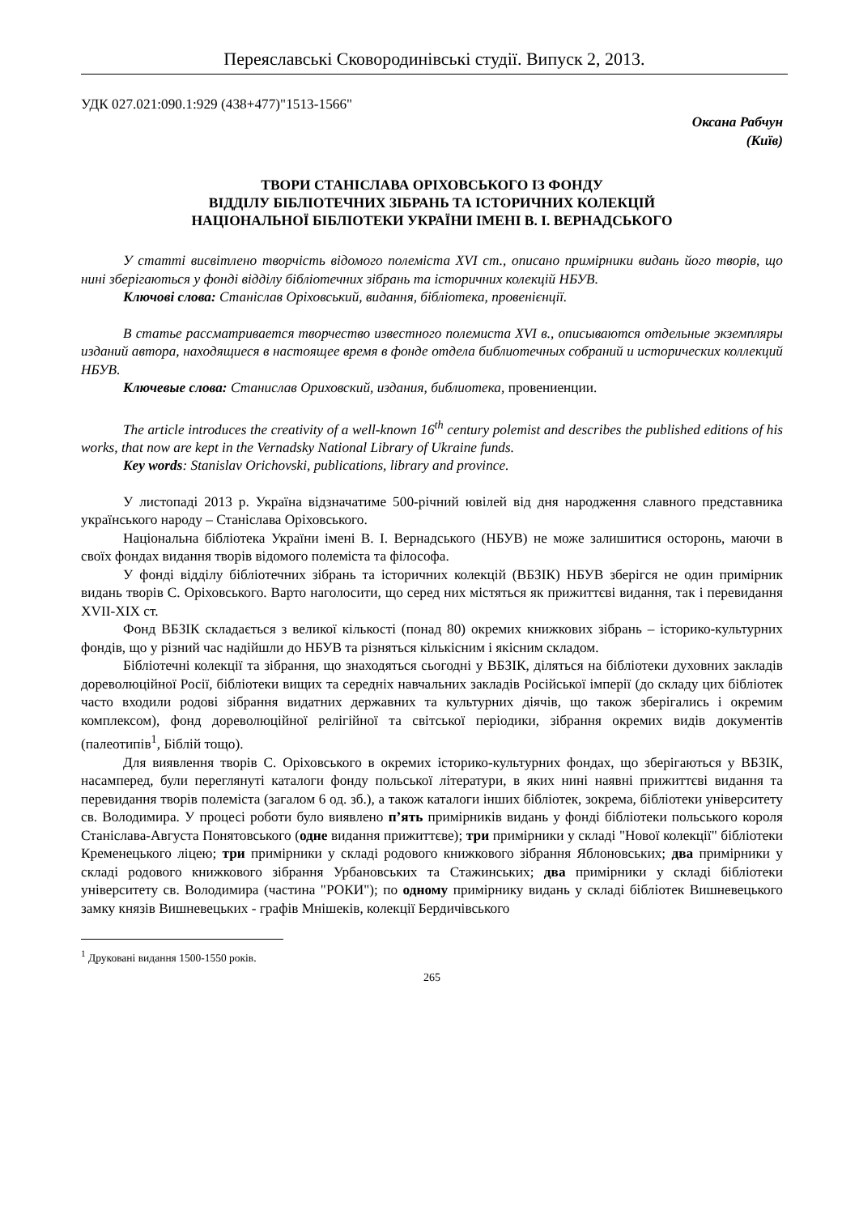Переяславські Сковородинівські студії. Випуск 2, 2013.
УДК 027.021:090.1:929 (438+477)"1513-1566"
Оксана Рабчун
(Київ)
ТВОРИ СТАНІСЛАВА ОРІХОВСЬКОГО ІЗ ФОНДУ
ВІДДІЛУ БІБЛІОТЕЧНИХ ЗІБРАНЬ ТА ІСТОРИЧНИХ КОЛЕКЦІЙ
НАЦІОНАЛЬНОЇ БІБЛІОТЕКИ УКРАЇНИ ІМЕНІ В. І. ВЕРНАДСЬКОГО
У статті висвітлено творчість відомого полеміста XVI ст., описано примірники видань його творів, що нині зберігаються у фонді відділу бібліотечних зібрань та історичних колекцій НБУВ.
Ключові слова: Станіслав Оріховський, видання, бібліотека, провенієнції.
В статье рассматривается творчество известного полемиста XVI в., описываются отдельные экземпляры изданий автора, находящиеся в настоящее время в фонде отдела библиотечных собраний и исторических коллекций НБУВ.
Ключевые слова: Станислав Ориховский, издания, библиотека, провениенции.
The article introduces the creativity of a well-known 16<sup>th</sup> century polemist and describes the published editions of his works, that now are kept in the Vernadsky National Library of Ukraine funds.
Key words: Stanislav Orichovski, publications, library and province.
У листопаді 2013 р. Україна відзначатиме 500-річний ювілей від дня народження славного представника українського народу – Станіслава Оріховського.
Національна бібліотека України імені В. І. Вернадського (НБУВ) не може залишитися осторонь, маючи в своїх фондах видання творів відомого полеміста та філософа.
У фонді відділу бібліотечних зібрань та історичних колекцій (ВБЗІК) НБУВ зберігся не один примірник видань творів С. Оріховського. Варто наголосити, що серед них містяться як прижиттєві видання, так і перевидання XVII-XIX ст.
Фонд ВБЗІК складається з великої кількості (понад 80) окремих книжкових зібрань – історико-культурних фондів, що у різний час надійшли до НБУВ та різняться кількісним і якісним складом.
Бібліотечні колекції та зібрання, що знаходяться сьогодні у ВБЗІК, діляться на бібліотеки духовних закладів дореволюційної Росії, бібліотеки вищих та середніх навчальних закладів Російської імперії (до складу цих бібліотек часто входили родові зібрання видатних державних та культурних діячів, що також зберігались і окремим комплексом), фонд дореволюційної релігійної та світської періодики, зібрання окремих видів документів (палеотипів<sup>1</sup>, Біблій тощо).
Для виявлення творів С. Оріховського в окремих історико-культурних фондах, що зберігаються у ВБЗІК, насамперед, були переглянуті каталоги фонду польської літератури, в яких нині наявні прижиттєві видання та перевидання творів полеміста (загалом 6 од. зб.), а також каталоги інших бібліотек, зокрема, бібліотеки університету св. Володимира. У процесі роботи було виявлено п’ять примірників видань у фонді бібліотеки польського короля Станіслава-Августа Понятовського (одне видання прижиттєве); три примірники у складі "Нової колекції" бібліотеки Кременецького ліцею; три примірники у складі родового книжкового зібрання Яблоновських; два примірники у складі родового книжкового зібрання Урбановських та Стажинських; два примірники у складі бібліотеки університету св. Володимира (частина "РОКИ"); по одному примірнику видань у складі бібліотек Вишневецького замку князів Вишневецьких - графів Мнішеків, колекції Бердичівського
<sup>1</sup> Друковані видання 1500-1550 років.
265